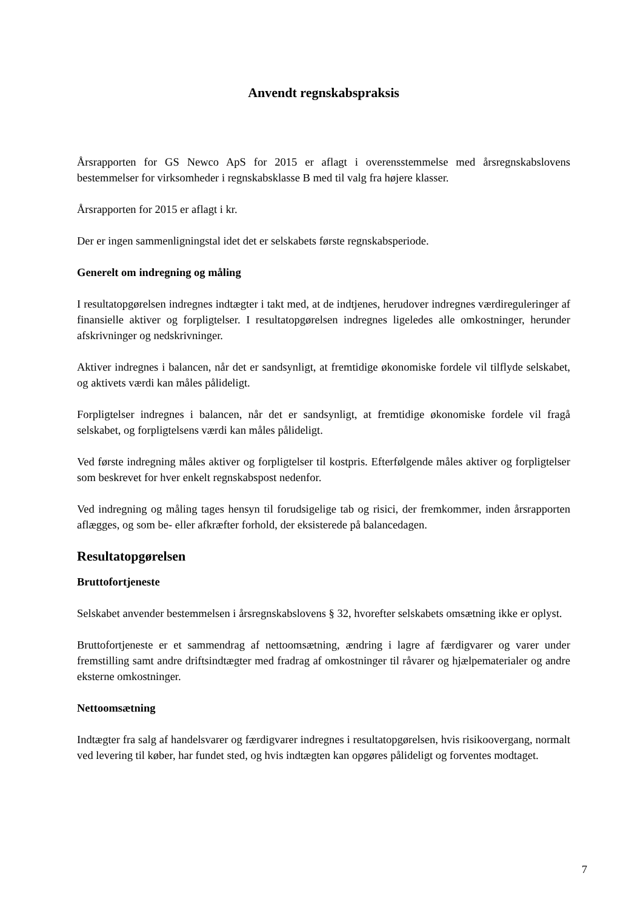Anvendt regnskabspraksis
Årsrapporten for GS Newco ApS for 2015 er aflagt i overensstemmelse med årsregnskabslovens bestemmelser for virksomheder i regnskabsklasse B med til valg fra højere klasser.
Årsrapporten for 2015 er aflagt i kr.
Der er ingen sammenligningstal idet det er selskabets første regnskabsperiode.
Generelt om indregning og måling
I resultatopgørelsen indregnes indtægter i takt med, at de indtjenes, herudover indregnes værdireguleringer af finansielle aktiver og forpligtelser. I resultatopgørelsen indregnes ligeledes alle omkostninger, herunder afskrivninger og nedskrivninger.
Aktiver indregnes i balancen, når det er sandsynligt, at fremtidige økonomiske fordele vil tilflyde selskabet, og aktivets værdi kan måles pålideligt.
Forpligtelser indregnes i balancen, når det er sandsynligt, at fremtidige økonomiske fordele vil fragå selskabet, og forpligtelsens værdi kan måles pålideligt.
Ved første indregning måles aktiver og forpligtelser til kostpris. Efterfølgende måles aktiver og forpligtelser som beskrevet for hver enkelt regnskabspost nedenfor.
Ved indregning og måling tages hensyn til forudsigelige tab og risici, der fremkommer, inden årsrapporten aflægges, og som be- eller afkræfter forhold, der eksisterede på balancedagen.
Resultatopgørelsen
Bruttofortjeneste
Selskabet anvender bestemmelsen i årsregnskabslovens § 32, hvorefter selskabets omsætning ikke er oplyst.
Bruttofortjeneste er et sammendrag af nettoomsætning, ændring i lagre af færdigvarer og varer under fremstilling samt andre driftsindtægter med fradrag af omkostninger til råvarer og hjælpematerialer og andre eksterne omkostninger.
Nettoomsætning
Indtægter fra salg af handelsvarer og færdigvarer indregnes i resultatopgørelsen, hvis risikoovergang, normalt ved levering til køber, har fundet sted, og hvis indtægten kan opgøres pålideligt og forventes modtaget.
7